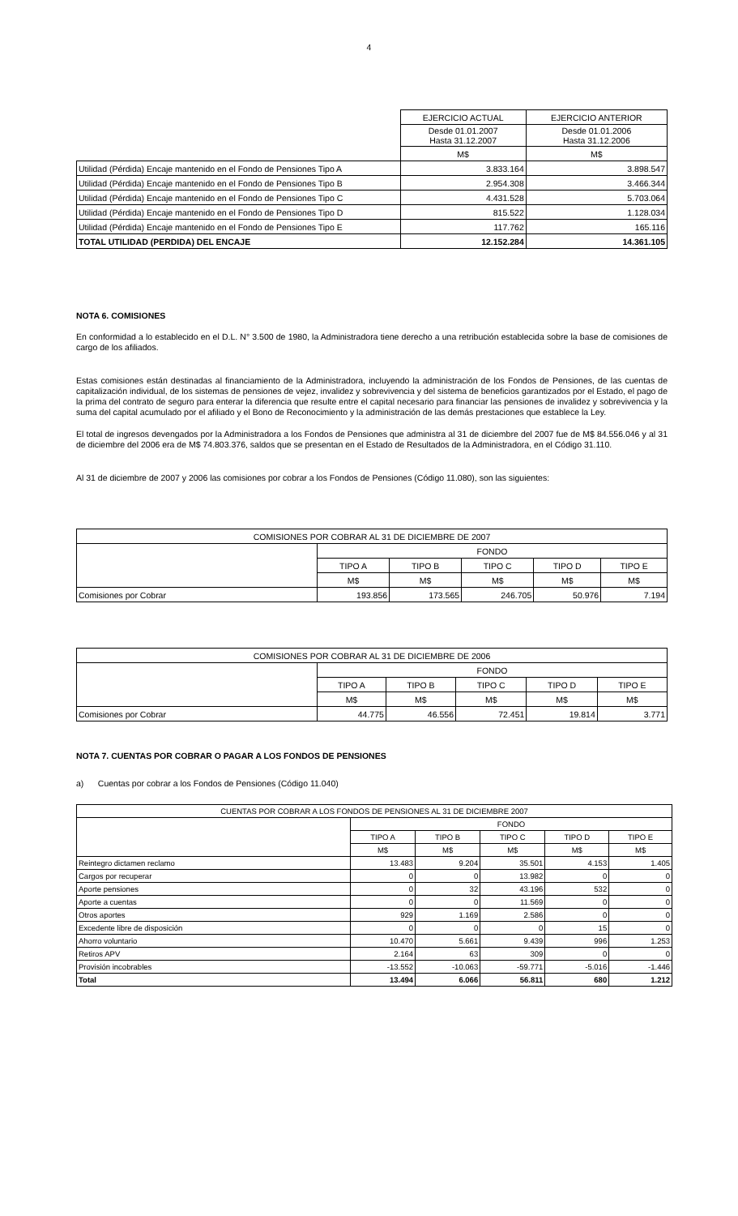4
| | EJERCICIO ACTUAL | EJERCICIO ANTERIOR |
| | Desde 01.01.2007 Hasta 31.12.2007 | Desde 01.01.2006 Hasta 31.12.2006 |
| | M$ | M$ |
| Utilidad (Pérdida) Encaje mantenido en el Fondo de Pensiones Tipo A | 3.833.164 | 3.898.547 |
| Utilidad (Pérdida) Encaje mantenido en el Fondo de Pensiones Tipo B | 2.954.308 | 3.466.344 |
| Utilidad (Pérdida) Encaje mantenido en el Fondo de Pensiones Tipo C | 4.431.528 | 5.703.064 |
| Utilidad (Pérdida) Encaje mantenido en el Fondo de Pensiones Tipo D | 815.522 | 1.128.034 |
| Utilidad (Pérdida) Encaje mantenido en el Fondo de Pensiones Tipo E | 117.762 | 165.116 |
| TOTAL UTILIDAD (PERDIDA) DEL ENCAJE | 12.152.284 | 14.361.105 |
NOTA 6. COMISIONES
En conformidad a lo establecido en el D.L. N° 3.500 de 1980, la Administradora tiene derecho a una retribución establecida sobre la base de comisiones de cargo de los afiliados.
Estas comisiones están destinadas al financiamiento de la Administradora, incluyendo la administración de los Fondos de Pensiones, de las cuentas de capitalización individual, de los sistemas de pensiones de vejez, invalidez y sobrevivencia y del sistema de beneficios garantizados por el Estado, el pago de la prima del contrato de seguro para enterar la diferencia que resulte entre el capital necesario para financiar las pensiones de invalidez y sobrevivencia y la suma del capital acumulado por el afiliado y el Bono de Reconocimiento y la administración de las demás prestaciones que establece la Ley.
El total de ingresos devengados por la Administradora a los Fondos de Pensiones que administra al 31 de diciembre del 2007 fue de M$ 84.556.046 y al 31 de diciembre del 2006 era de M$ 74.803.376, saldos que se presentan en el Estado de Resultados de la Administradora, en el Código 31.110.
Al 31 de diciembre de 2007 y 2006 las comisiones por cobrar a los Fondos de Pensiones (Código 11.080), son las siguientes:
| COMISIONES POR COBRAR AL 31 DE DICIEMBRE DE 2007 | | | | | |
| --- | --- | --- | --- | --- | --- |
| | FONDO | | | | |
| | TIPO A | TIPO B | TIPO C | TIPO D | TIPO E |
| | M$ | M$ | M$ | M$ | M$ |
| Comisiones por Cobrar | 193.856 | 173.565 | 246.705 | 50.976 | 7.194 |
| COMISIONES POR COBRAR AL 31 DE DICIEMBRE DE 2006 | | | | | |
| --- | --- | --- | --- | --- | --- |
| | FONDO | | | | |
| | TIPO A | TIPO B | TIPO C | TIPO D | TIPO E |
| | M$ | M$ | M$ | M$ | M$ |
| Comisiones por Cobrar | 44.775 | 46.556 | 72.451 | 19.814 | 3.771 |
NOTA 7. CUENTAS POR COBRAR O PAGAR A LOS FONDOS DE PENSIONES
a) Cuentas por cobrar a los Fondos de Pensiones (Código 11.040)
| CUENTAS POR COBRAR A LOS FONDOS DE PENSIONES AL 31 DE DICIEMBRE 2007 | | | | | |
| --- | --- | --- | --- | --- | --- |
| | FONDO | | | | |
| | TIPO A | TIPO B | TIPO C | TIPO D | TIPO E |
| | M$ | M$ | M$ | M$ | M$ |
| Reintegro dictamen reclamo | 13.483 | 9.204 | 35.501 | 4.153 | 1.405 |
| Cargos por recuperar | 0 | 0 | 13.982 | 0 | 0 |
| Aporte pensiones | 0 | 32 | 43.196 | 532 | 0 |
| Aporte a cuentas | 0 | 0 | 11.569 | 0 | 0 |
| Otros aportes | 929 | 1.169 | 2.586 | 0 | 0 |
| Excedente libre de disposición | 0 | 0 | 0 | 15 | 0 |
| Ahorro voluntario | 10.470 | 5.661 | 9.439 | 996 | 1.253 |
| Retiros APV | 2.164 | 63 | 309 | 0 | 0 |
| Provisión incobrables | -13.552 | -10.063 | -59.771 | -5.016 | -1.446 |
| Total | 13.494 | 6.066 | 56.811 | 680 | 1.212 |